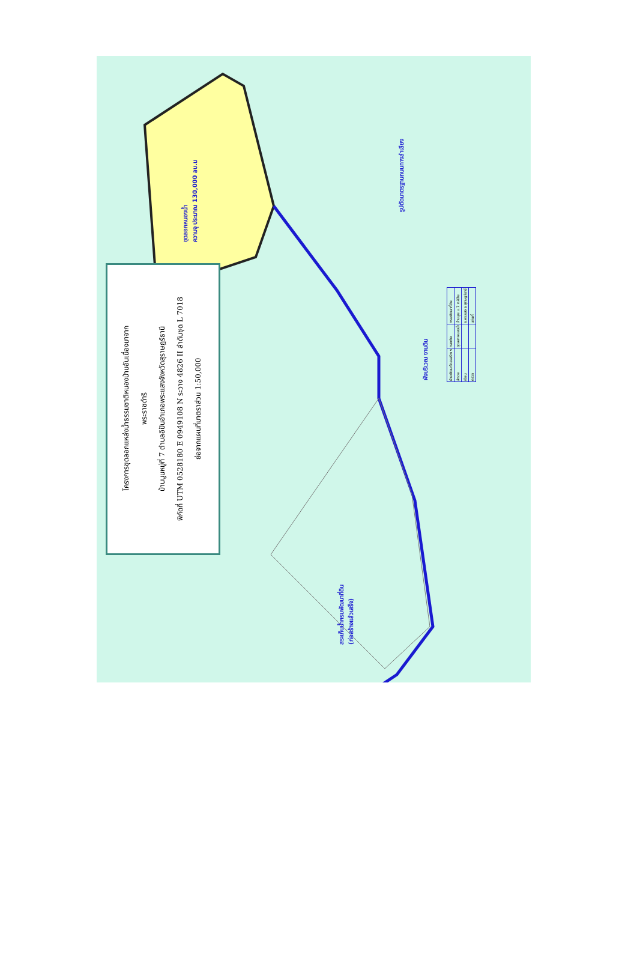โครงการขุดลอกแหล่งน้ำธรรมชาติหนองป่าบอันเนื่องมาจาก
พระราชดำริ
บ้านนูนหมู่ที่ 7 ตำบลอิปันอำเภอพระแสงจังหวัดสุราษฎร์ธานี
พิกัดที่ UTM 0528180 E 0949108 N ระวาง 4826 II ลำดับชุด L 7018
ย่อจากแผนที่มาตราส่วน 1:50,000
ขุดลอกหนองน้ำ
ความจุ ประมาณ 130,000 ลบ.ม
สระเก็บน้ำกรมพัฒนาที่ดิน
(ก่อสร้างแล้วเสร็จ)
รูปตัดมาตรฐานถนนทางลำเลียง
ผังบริเวณ งานดิน
| ฝ่ายพัฒนาโครงสร้าง ฯ | กองช่าง | กรมพัฒนาที่ดิน |
| สำรวจ | ขุดลอกหนองน้ำ | บ้านนูน ม.7 ต.อิปัน |
| เขียน | | อ.พระแสง จ.สุราษฎร์ธานี |
| ตรวจ | | แผ่นที่ |